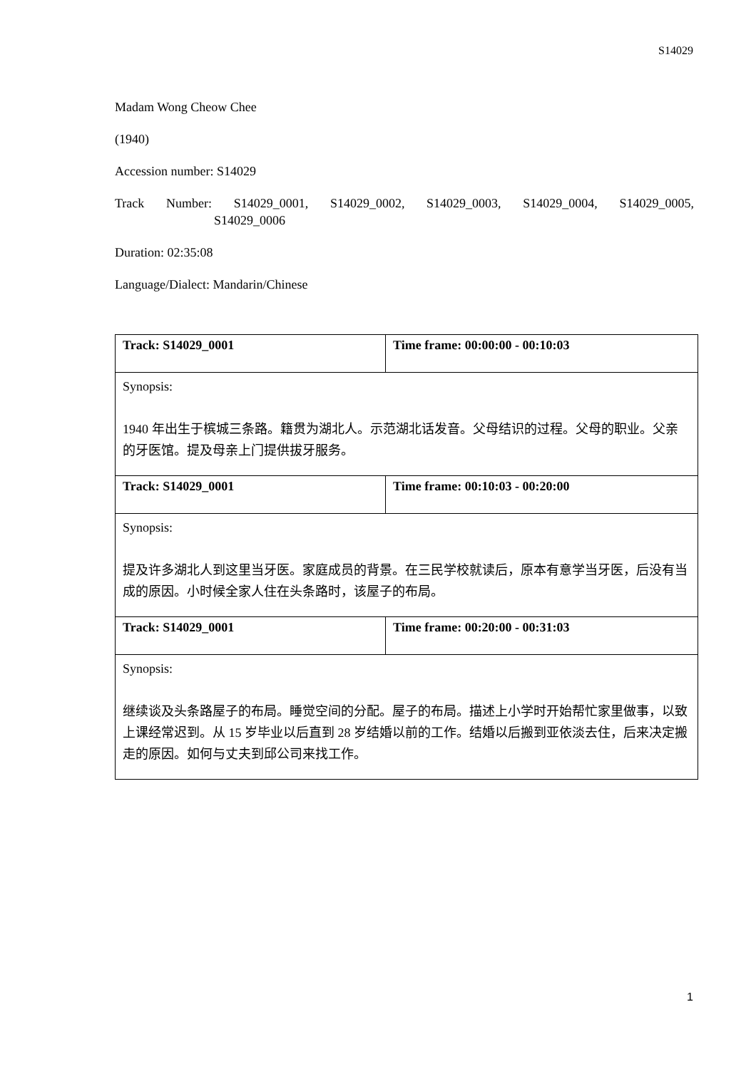S14029
Madam Wong Cheow Chee
(1940)
Accession number: S14029
Track Number: S14029_0001, S14029_0002, S14029_0003, S14029_0004, S14029_0005,
S14029_0006
Duration: 02:35:08
Language/Dialect: Mandarin/Chinese
| Track: S14029_0001 | Time frame: 00:00:00 - 00:10:03 |
| --- | --- |
| Synopsis: 1940 年出生于槟城三条路。籍贯为湖北人。示范湖北话发音。父母结识的过程。父母的职业。父亲的牙医馆。提及母亲上门提供拔牙服务。 | |
| Track: S14029_0001 | Time frame: 00:10:03 - 00:20:00 |
| Synopsis: 提及许多湖北人到这里当牙医。家庭成员的背景。在三民学校就读后，原本有意学当牙医，后没有当成的原因。小时候全家人住在头条路时，该屋子的布局。 | |
| Track: S14029_0001 | Time frame: 00:20:00 - 00:31:03 |
| Synopsis: 继续谈及头条路屋子的布局。睡觉空间的分配。屋子的布局。描述上小学时开始帮忙家里做事，以致上课经常迟到。从 15 岁毕业以后直到 28 岁结婚以前的工作。结婚以后搬到亚依淡去住，后来决定搬走的原因。如何与丈夫到邱公司来找工作。 | |
1